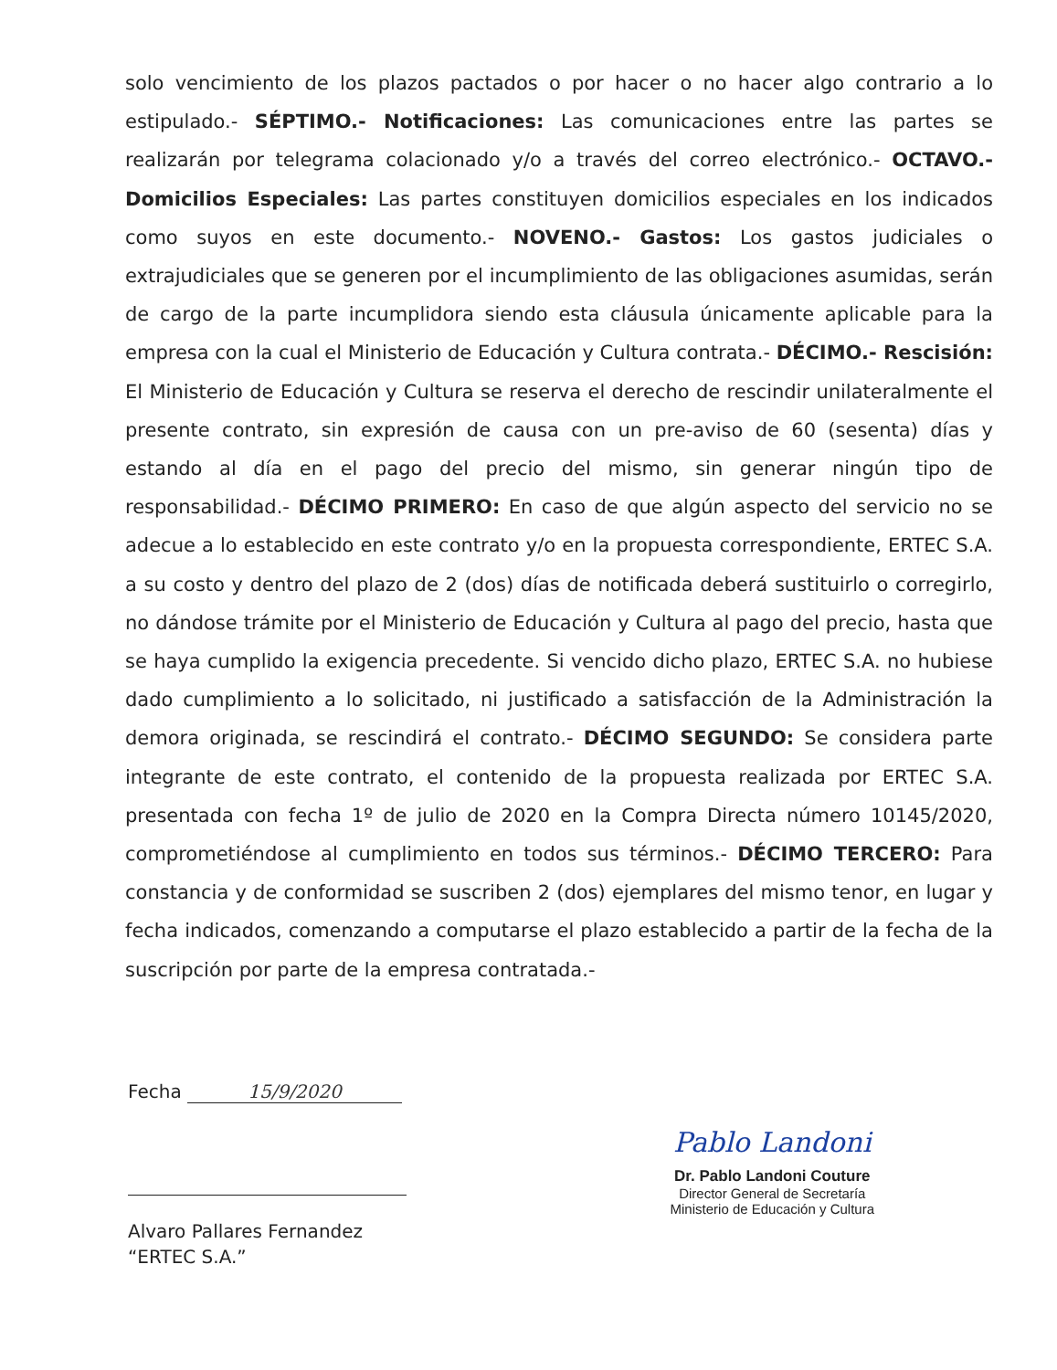solo vencimiento de los plazos pactados o por hacer o no hacer algo contrario a lo estipulado.- SÉPTIMO.- Notificaciones: Las comunicaciones entre las partes se realizarán por telegrama colacionado y/o a través del correo electrónico.- OCTAVO.- Domicilios Especiales: Las partes constituyen domicilios especiales en los indicados como suyos en este documento.- NOVENO.- Gastos: Los gastos judiciales o extrajudiciales que se generen por el incumplimiento de las obligaciones asumidas, serán de cargo de la parte incumplidora siendo esta cláusula únicamente aplicable para la empresa con la cual el Ministerio de Educación y Cultura contrata.- DÉCIMO.- Rescisión: El Ministerio de Educación y Cultura se reserva el derecho de rescindir unilateralmente el presente contrato, sin expresión de causa con un pre-aviso de 60 (sesenta) días y estando al día en el pago del precio del mismo, sin generar ningún tipo de responsabilidad.- DÉCIMO PRIMERO: En caso de que algún aspecto del servicio no se adecue a lo establecido en este contrato y/o en la propuesta correspondiente, ERTEC S.A. a su costo y dentro del plazo de 2 (dos) días de notificada deberá sustituirlo o corregirlo, no dándose trámite por el Ministerio de Educación y Cultura al pago del precio, hasta que se haya cumplido la exigencia precedente. Si vencido dicho plazo, ERTEC S.A. no hubiese dado cumplimiento a lo solicitado, ni justificado a satisfacción de la Administración la demora originada, se rescindirá el contrato.- DÉCIMO SEGUNDO: Se considera parte integrante de este contrato, el contenido de la propuesta realizada por ERTEC S.A. presentada con fecha 1º de julio de 2020 en la Compra Directa número 10145/2020, comprometiéndose al cumplimiento en todos sus términos.- DÉCIMO TERCERO: Para constancia y de conformidad se suscriben 2 (dos) ejemplares del mismo tenor, en lugar y fecha indicados, comenzando a computarse el plazo establecido a partir de la fecha de la suscripción por parte de la empresa contratada.-
Fecha 15/9/2020
Alvaro Pallares Fernandez
“ERTEC S.A.”
Pablo Landoni
Dr. Pablo Landoni Couture
Director General de Secretaría
Ministerio de Educación y Cultura